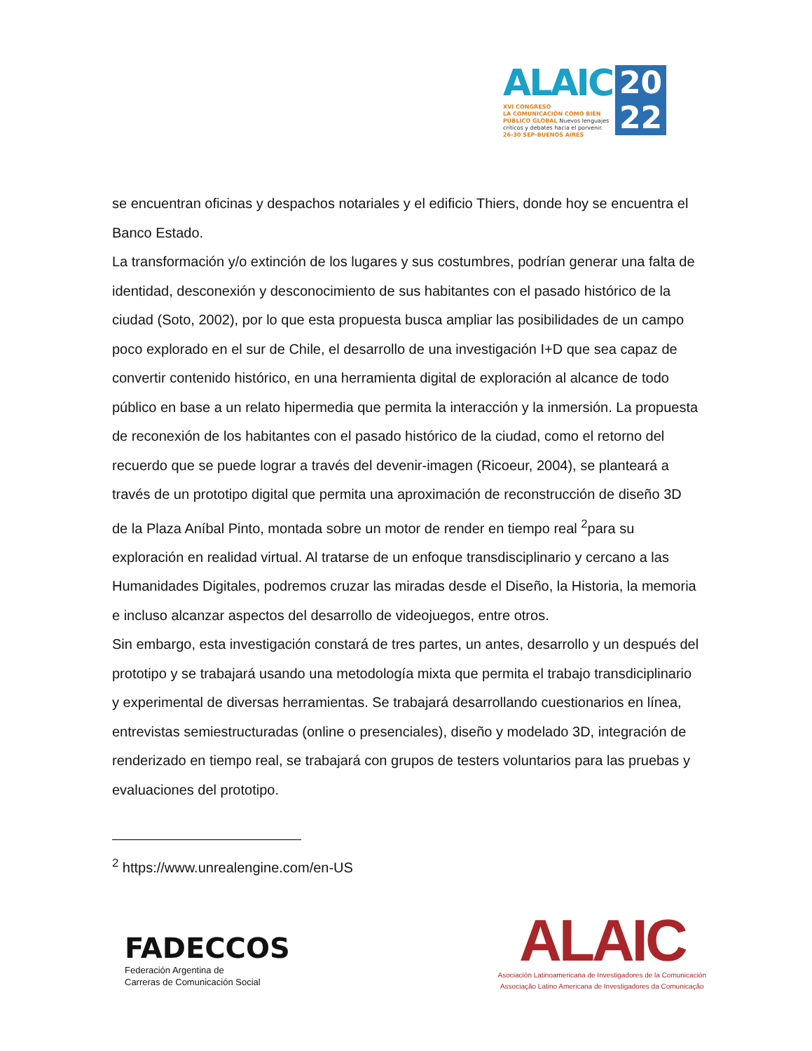ALAIC
20
22
XVI CONGRESO
LA COMUNICACIÓN COMO BIEN
PÚBLICO GLOBAL Nuevos lenguajes
críticos y debates hacia el porvenir.
26-30 SEP-BUENOS AIRES
se encuentran oficinas y despachos notariales y el edificio Thiers, donde hoy se encuentra el Banco Estado.
La transformación y/o extinción de los lugares y sus costumbres, podrían generar una falta de identidad, desconexión y desconocimiento de sus habitantes con el pasado histórico de la ciudad (Soto, 2002), por lo que esta propuesta busca ampliar las posibilidades de un campo poco explorado en el sur de Chile, el desarrollo de una investigación I+D que sea capaz de convertir contenido histórico, en una herramienta digital de exploración al alcance de todo público en base a un relato hipermedia que permita la interacción y la inmersión. La propuesta de reconexión de los habitantes con el pasado histórico de la ciudad, como el retorno del recuerdo que se puede lograr a través del devenir-imagen (Ricoeur, 2004), se planteará a través de un prototipo digital que permita una aproximación de reconstrucción de diseño 3D de la Plaza Aníbal Pinto, montada sobre un motor de render en tiempo real <sup>2</sup>para su exploración en realidad virtual. Al tratarse de un enfoque transdisciplinario y cercano a las Humanidades Digitales, podremos cruzar las miradas desde el Diseño, la Historia, la memoria e incluso alcanzar aspectos del desarrollo de videojuegos, entre otros.
Sin embargo, esta investigación constará de tres partes, un antes, desarrollo y un después del prototipo y se trabajará usando una metodología mixta que permita el trabajo transdiciplinario y experimental de diversas herramientas. Se trabajará desarrollando cuestionarios en línea, entrevistas semiestructuradas (online o presenciales), diseño y modelado 3D, integración de renderizado en tiempo real, se trabajará con grupos de testers voluntarios para las pruebas y evaluaciones del prototipo.
<sup>2</sup> https://www.unrealengine.com/en-US
FADECCOS
Federación Argentina de
Carreras de Comunicación Social
ALAIC
Asociación Latinoamericana de Investigadores de la Comunicación
Associação Latino Americana de Investigadores da Comunicação